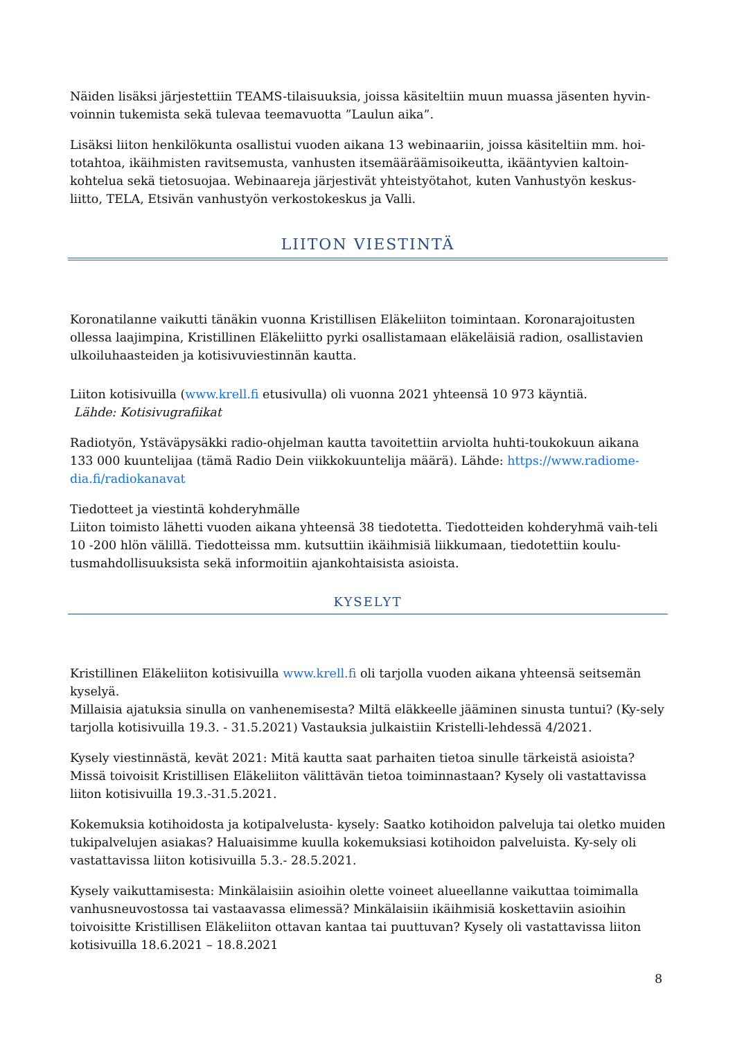Näiden lisäksi järjestettiin TEAMS-tilaisuuksia, joissa käsiteltiin muun muassa jäsenten hyvin-voinnin tukemista sekä tulevaa teemavuotta ”Laulun aika”.
Lisäksi liiton henkilökunta osallistui vuoden aikana 13 webinaariin, joissa käsiteltiin mm. hoi-totahtoa, ikäihmisten ravitsemusta, vanhusten itsemääräämisoikeutta, ikääntyvien kaltoin-kohtelua sekä tietosuojaa. Webinaareja järjestivät yhteistyötahot, kuten Vanhustyön keskus-liitto, TELA, Etsivän vanhustyön verkostokeskus ja Valli.
LIITON VIESTINTÄ
Koronatilanne vaikutti tänäkin vuonna Kristillisen Eläkeliiton toimintaan. Koronarajoitusten ollessa laajimpina, Kristillinen Eläkeliitto pyrki osallistamaan eläkeläisiä radion, osallistavien ulkoiluhaasteiden ja kotisivuviestinnän kautta.
Liiton kotisivuilla (www.krell.fi etusivulla) oli vuonna 2021 yhteensä 10 973 käyntiä.
Lähde: Kotisivugrafiikat
Radiotyön, Ystäväpysäkki radio-ohjelman kautta tavoitettiin arviolta huhti-toukokuun aikana 133 000 kuuntelijaa (tämä Radio Dein viikkokuuntelija määrä). Lähde: https://www.radiome-dia.fi/radiokanavat
Tiedotteet ja viestintä kohderyhmälle
Liiton toimisto lähetti vuoden aikana yhteensä 38 tiedotetta. Tiedotteiden kohderyhmä vaih-teli 10 -200 hlön välillä. Tiedotteissa mm. kutsuttiin ikäihmisiä liikkumaan, tiedotettiin koulu-tusmahdollisuuksista sekä informoitiin ajankohtaisista asioista.
KYSELYT
Kristillinen Eläkeliiton kotisivuilla www.krell.fi oli tarjolla vuoden aikana yhteensä seitsemän kyselyä.
Millaisia ajatuksia sinulla on vanhenemisesta? Miltä eläkkeelle jääminen sinusta tuntui? (Ky-sely tarjolla kotisivuilla 19.3. - 31.5.2021) Vastauksia julkaistiin Kristelli-lehdessä 4/2021.
Kysely viestinnästä, kevät 2021: Mitä kautta saat parhaiten tietoa sinulle tärkeistä asioista? Missä toivoisit Kristillisen Eläkeliiton välittävän tietoa toiminnastaan? Kysely oli vastattavissa liiton kotisivuilla 19.3.-31.5.2021.
Kokemuksia kotihoidosta ja kotipalvelusta- kysely: Saatko kotihoidon palveluja tai oletko muiden tukipalvelujen asiakas? Haluaisimme kuulla kokemuksiasi kotihoidon palveluista. Ky-sely oli vastattavissa liiton kotisivuilla 5.3.- 28.5.2021.
Kysely vaikuttamisesta: Minkälaisiin asioihin olette voineet alueellanne vaikuttaa toimimalla vanhusneuvostossa tai vastaavassa elimessä? Minkälaisiin ikäihmisiä koskettaviin asioihin toivoisitte Kristillisen Eläkeliiton ottavan kantaa tai puuttuvan? Kysely oli vastattavissa liiton kotisivuilla 18.6.2021 – 18.8.2021
8